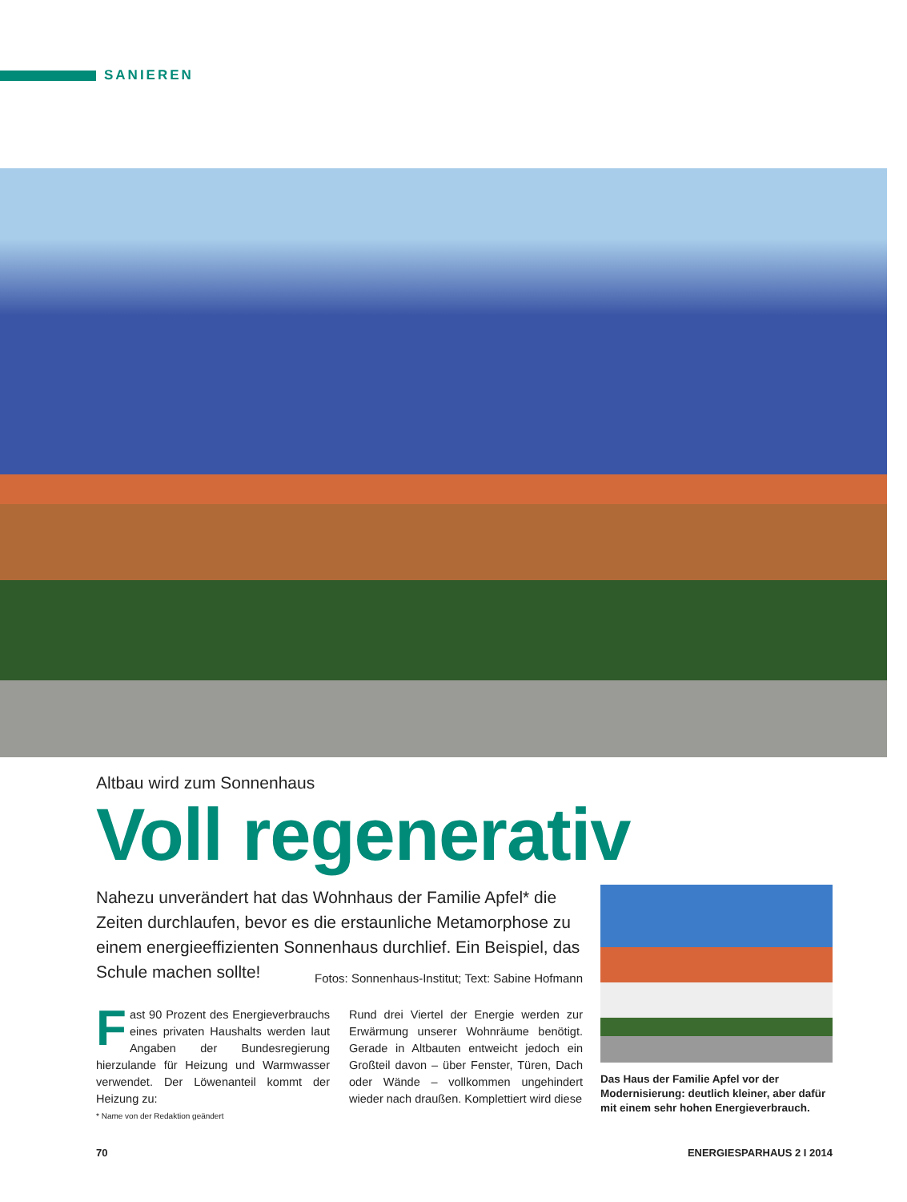SANIEREN
Altbau wird zum Sonnenhaus
Voll regenerativ
Nahezu unverändert hat das Wohnhaus der Familie Apfel* die Zeiten durchlaufen, bevor es die erstaunliche Metamorphose zu einem energieeffizienten Sonnenhaus durchlief. Ein Beispiel, das Schule machen sollte! Fotos: Sonnenhaus-Institut; Text: Sabine Hofmann
Fast 90 Prozent des Energieverbrauchs eines privaten Haushalts werden laut Angaben der Bundesregierung hierzulande für Heizung und Warmwasser verwendet. Der Löwenanteil kommt der Heizung zu:
* Name von der Redaktion geändert
Rund drei Viertel der Energie werden zur Erwärmung unserer Wohnräume benötigt. Gerade in Altbauten entweicht jedoch ein Großteil davon – über Fenster, Türen, Dach oder Wände – vollkommen ungehindert wieder nach draußen. Komplettiert wird diese
Das Haus der Familie Apfel vor der Modernisierung: deutlich kleiner, aber dafür mit einem sehr hohen Energieverbrauch.
70 ENERGIESPARHAUS 2 I 2014